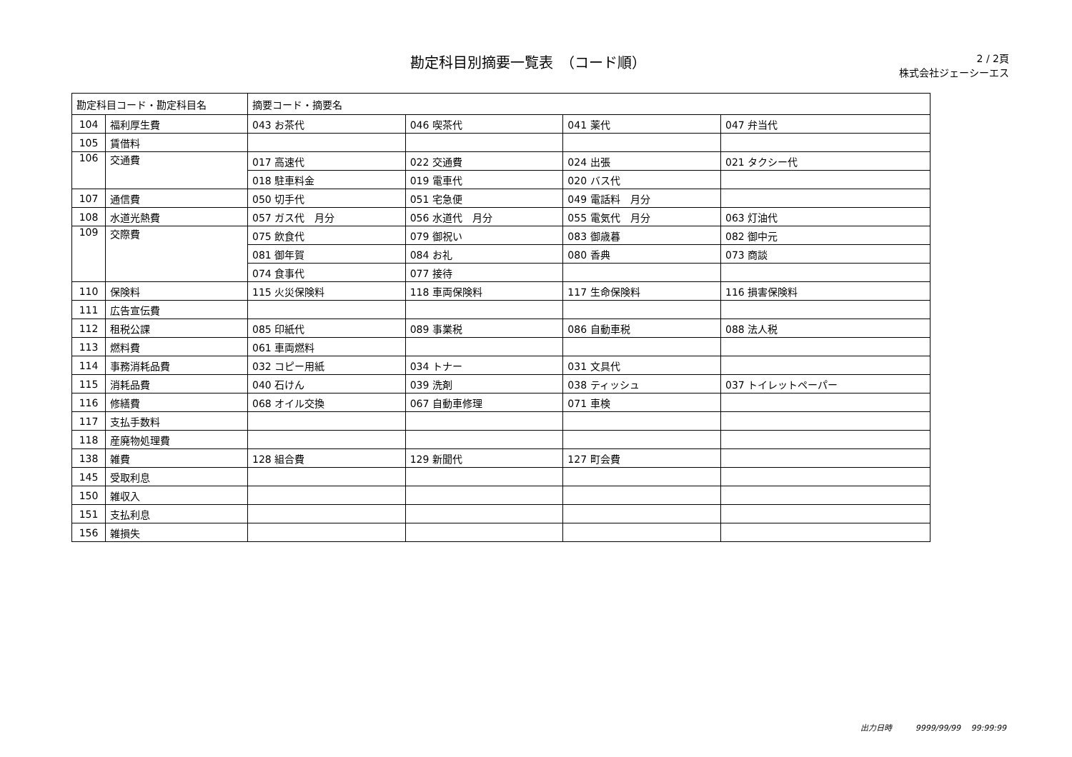勘定科目別摘要一覧表　（コード順）
2 / 2頁
株式会社ジェーシーエス
| 勘定科目コード・勘定科目名 | | 摘要コード・摘要名 | | | |
| --- | --- | --- | --- | --- | --- |
| 104 | 福利厚生費 | 043 お茶代 | 046 喫茶代 | 041 薬代 | 047 弁当代 |
| 105 | 賃借料 | | | | |
| 106 | 交通費 | 017 高速代 | 022 交通費 | 024 出張 | 021 タクシー代 |
| | | 018 駐車料金 | 019 電車代 | 020 バス代 | |
| 107 | 通信費 | 050 切手代 | 051 宅急便 | 049 電話料 月分 | |
| 108 | 水道光熱費 | 057 ガス代 月分 | 056 水道代 月分 | 055 電気代 月分 | 063 灯油代 |
| 109 | 交際費 | 075 飲食代 | 079 御祝い | 083 御歳暮 | 082 御中元 |
| | | 081 御年賀 | 084 お礼 | 080 香典 | 073 商談 |
| | | 074 食事代 | 077 接待 | | |
| 110 | 保険料 | 115 火災保険料 | 118 車両保険料 | 117 生命保険料 | 116 損害保険料 |
| 111 | 広告宣伝費 | | | | |
| 112 | 租税公課 | 085 印紙代 | 089 事業税 | 086 自動車税 | 088 法人税 |
| 113 | 燃料費 | 061 車両燃料 | | | |
| 114 | 事務消耗品費 | 032 コピー用紙 | 034 トナー | 031 文具代 | |
| 115 | 消耗品費 | 040 石けん | 039 洗剤 | 038 ティッシュ | 037 トイレットペーパー |
| 116 | 修繕費 | 068 オイル交換 | 067 自動車修理 | 071 車検 | |
| 117 | 支払手数料 | | | | |
| 118 | 産廃物処理費 | | | | |
| 138 | 雑費 | 128 組合費 | 129 新聞代 | 127 町会費 | |
| 145 | 受取利息 | | | | |
| 150 | 雑収入 | | | | |
| 151 | 支払利息 | | | | |
| 156 | 雑損失 | | | | |
出力日時　　　9999/99/99　 99:99:99